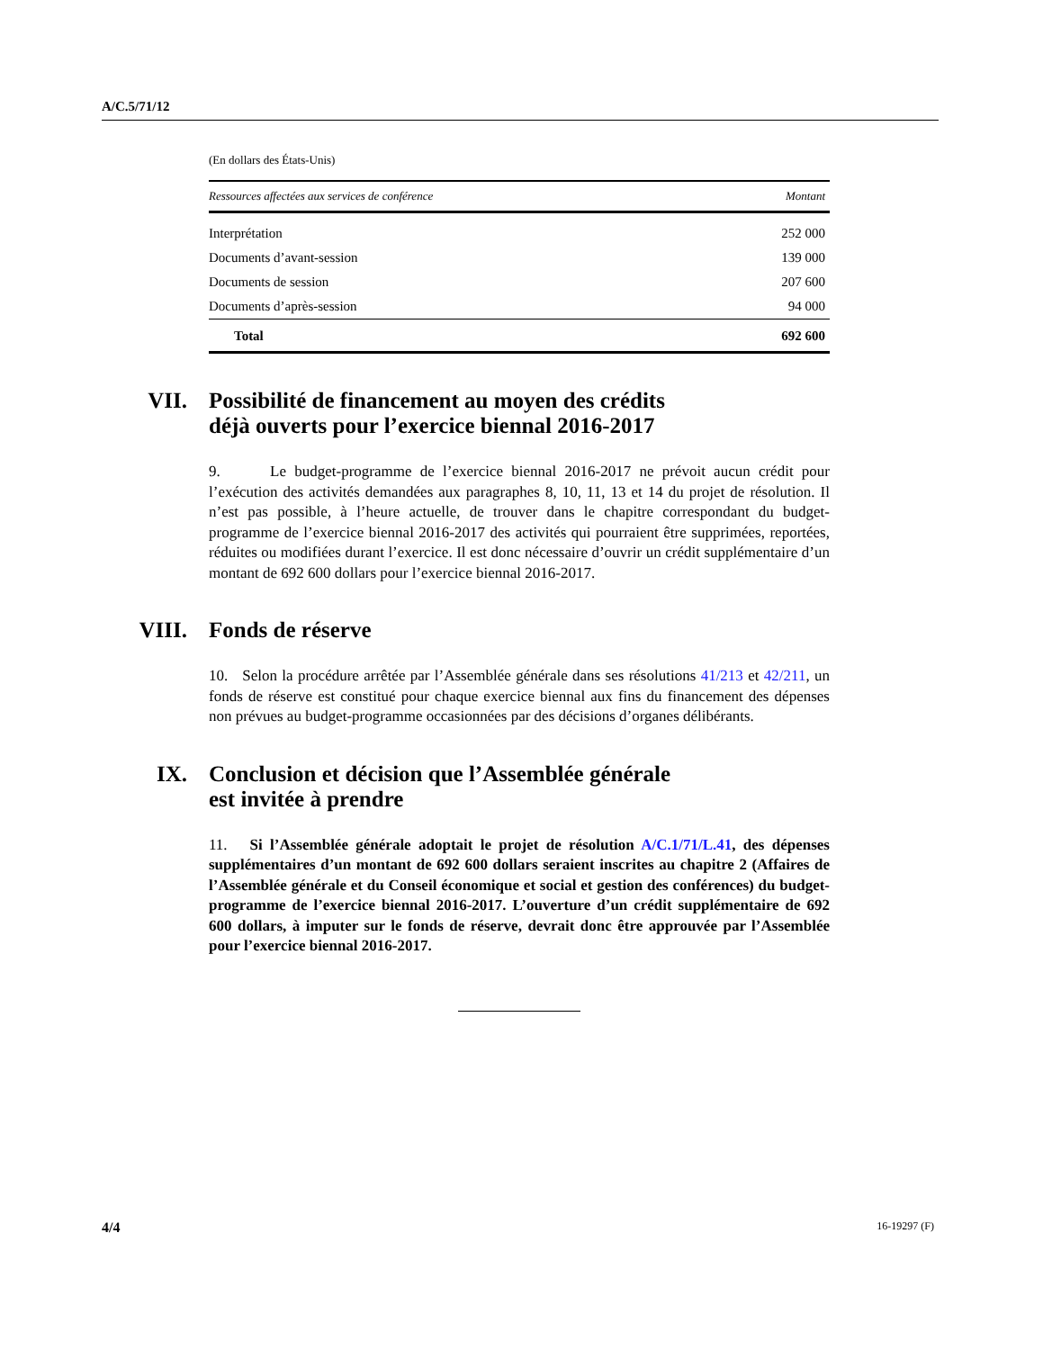A/C.5/71/12
(En dollars des États-Unis)
| Ressources affectées aux services de conférence | Montant |
| --- | --- |
| Interprétation | 252 000 |
| Documents d’avant-session | 139 000 |
| Documents de session | 207 600 |
| Documents d’après-session | 94 000 |
| Total | 692 600 |
VII. Possibilité de financement au moyen des crédits
déjà ouverts pour l’exercice biennal 2016-2017
9. Le budget-programme de l’exercice biennal 2016-2017 ne prévoit aucun crédit pour l’exécution des activités demandées aux paragraphes 8, 10, 11, 13 et 14 du projet de résolution. Il n’est pas possible, à l’heure actuelle, de trouver dans le chapitre correspondant du budget-programme de l’exercice biennal 2016-2017 des activités qui pourraient être supprimées, reportées, réduites ou modifiées durant l’exercice. Il est donc nécessaire d’ouvrir un crédit supplémentaire d’un montant de 692 600 dollars pour l’exercice biennal 2016-2017.
VIII. Fonds de réserve
10. Selon la procédure arrêtée par l’Assemblée générale dans ses résolutions 41/213 et 42/211, un fonds de réserve est constitué pour chaque exercice biennal aux fins du financement des dépenses non prévues au budget-programme occasionnées par des décisions d’organes délibérants.
IX. Conclusion et décision que l’Assemblée générale
est invitée à prendre
11. Si l’Assemblée générale adoptait le projet de résolution A/C.1/71/L.41, des dépenses supplémentaires d’un montant de 692 600 dollars seraient inscrites au chapitre 2 (Affaires de l’Assemblée générale et du Conseil économique et social et gestion des conférences) du budget-programme de l’exercice biennal 2016-2017. L’ouverture d’un crédit supplémentaire de 692 600 dollars, à imputer sur le fonds de réserve, devrait donc être approuvée par l’Assemblée pour l’exercice biennal 2016-2017.
4/4 16-19297 (F)